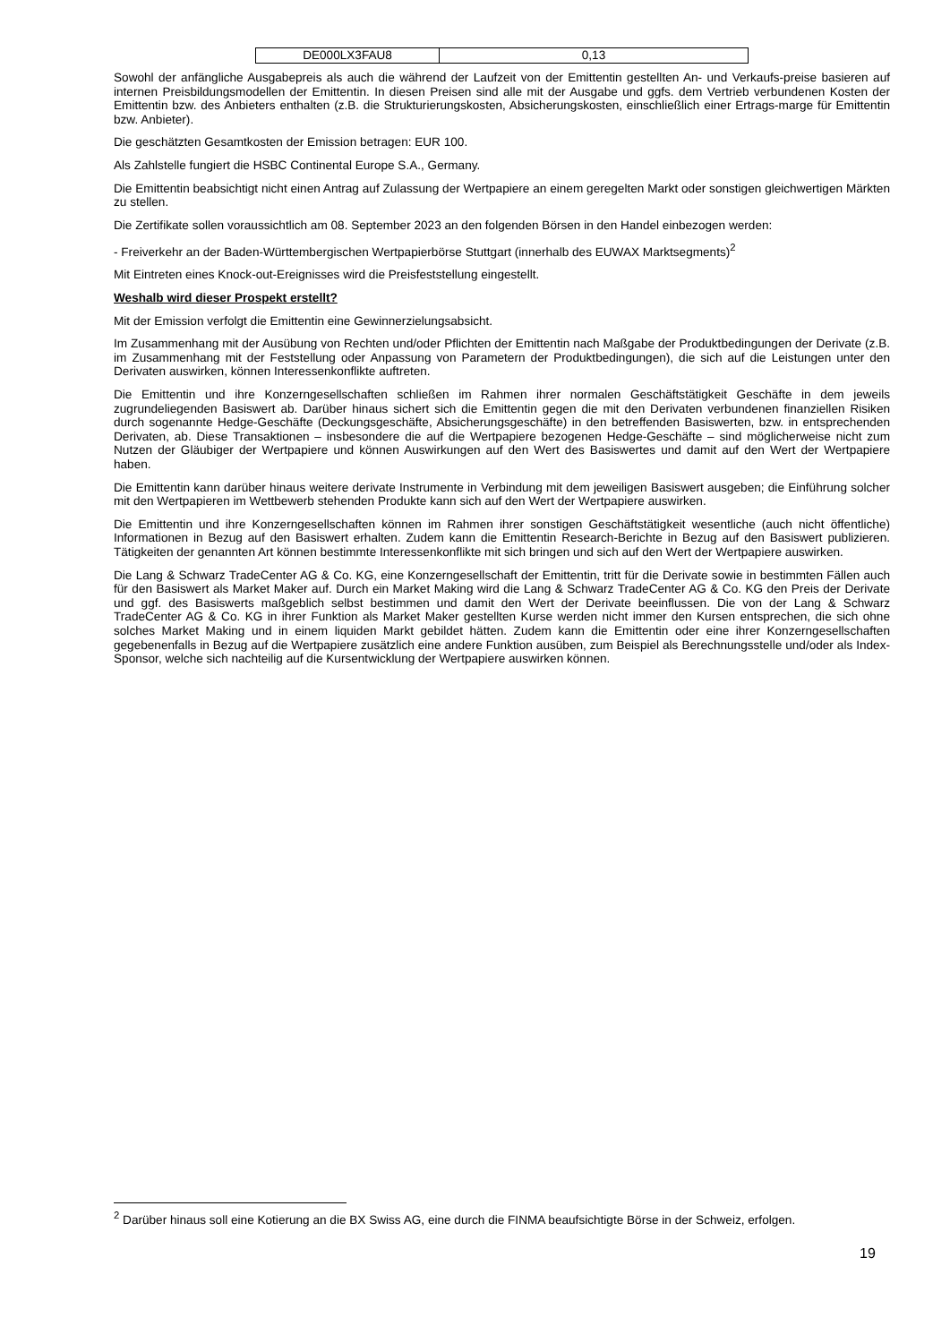| DE000LX3FAU8 | 0,13 |
Sowohl der anfängliche Ausgabepreis als auch die während der Laufzeit von der Emittentin gestellten An- und Verkaufs-preise basieren auf internen Preisbildungsmodellen der Emittentin. In diesen Preisen sind alle mit der Ausgabe und ggfs. dem Vertrieb verbundenen Kosten der Emittentin bzw. des Anbieters enthalten (z.B. die Strukturierungskosten, Absicherungskosten, einschließlich einer Ertrags-marge für Emittentin bzw. Anbieter).
Die geschätzten Gesamtkosten der Emission betragen: EUR 100.
Als Zahlstelle fungiert die HSBC Continental Europe S.A., Germany.
Die Emittentin beabsichtigt nicht einen Antrag auf Zulassung der Wertpapiere an einem geregelten Markt oder sonstigen gleichwertigen Märkten zu stellen.
Die Zertifikate sollen voraussichtlich am 08. September 2023 an den folgenden Börsen in den Handel einbezogen werden:
- Freiverkehr an der Baden-Württembergischen Wertpapierbörse Stuttgart (innerhalb des EUWAX Marktsegments)<sup>2</sup>
Mit Eintreten eines Knock-out-Ereignisses wird die Preisfeststellung eingestellt.
Weshalb wird dieser Prospekt erstellt?
Mit der Emission verfolgt die Emittentin eine Gewinnerzielungsabsicht.
Im Zusammenhang mit der Ausübung von Rechten und/oder Pflichten der Emittentin nach Maßgabe der Produktbedingungen der Derivate (z.B. im Zusammenhang mit der Feststellung oder Anpassung von Parametern der Produktbedingungen), die sich auf die Leistungen unter den Derivaten auswirken, können Interessenkonflikte auftreten.
Die Emittentin und ihre Konzerngesellschaften schließen im Rahmen ihrer normalen Geschäftstätigkeit Geschäfte in dem jeweils zugrundeliegenden Basiswert ab. Darüber hinaus sichert sich die Emittentin gegen die mit den Derivaten verbundenen finanziellen Risiken durch sogenannte Hedge-Geschäfte (Deckungsgeschäfte, Absicherungsgeschäfte) in den betreffenden Basiswerten, bzw. in entsprechenden Derivaten, ab. Diese Transaktionen – insbesondere die auf die Wertpapiere bezogenen Hedge-Geschäfte – sind möglicherweise nicht zum Nutzen der Gläubiger der Wertpapiere und können Auswirkungen auf den Wert des Basiswertes und damit auf den Wert der Wertpapiere haben.
Die Emittentin kann darüber hinaus weitere derivate Instrumente in Verbindung mit dem jeweiligen Basiswert ausgeben; die Einführung solcher mit den Wertpapieren im Wettbewerb stehenden Produkte kann sich auf den Wert der Wertpapiere auswirken.
Die Emittentin und ihre Konzerngesellschaften können im Rahmen ihrer sonstigen Geschäftstätigkeit wesentliche (auch nicht öffentliche) Informationen in Bezug auf den Basiswert erhalten. Zudem kann die Emittentin Research-Berichte in Bezug auf den Basiswert publizieren. Tätigkeiten der genannten Art können bestimmte Interessenkonflikte mit sich bringen und sich auf den Wert der Wertpapiere auswirken.
Die Lang & Schwarz TradeCenter AG & Co. KG, eine Konzerngesellschaft der Emittentin, tritt für die Derivate sowie in bestimmten Fällen auch für den Basiswert als Market Maker auf. Durch ein Market Making wird die Lang & Schwarz TradeCenter AG & Co. KG den Preis der Derivate und ggf. des Basiswerts maßgeblich selbst bestimmen und damit den Wert der Derivate beeinflussen. Die von der Lang & Schwarz TradeCenter AG & Co. KG in ihrer Funktion als Market Maker gestellten Kurse werden nicht immer den Kursen entsprechen, die sich ohne solches Market Making und in einem liquiden Markt gebildet hätten. Zudem kann die Emittentin oder eine ihrer Konzerngesellschaften gegebenenfalls in Bezug auf die Wertpapiere zusätzlich eine andere Funktion ausüben, zum Beispiel als Berechnungsstelle und/oder als Index-Sponsor, welche sich nachteilig auf die Kursentwicklung der Wertpapiere auswirken können.
<sup>2</sup> Darüber hinaus soll eine Kotierung an die BX Swiss AG, eine durch die FINMA beaufsichtigte Börse in der Schweiz, erfolgen.
19